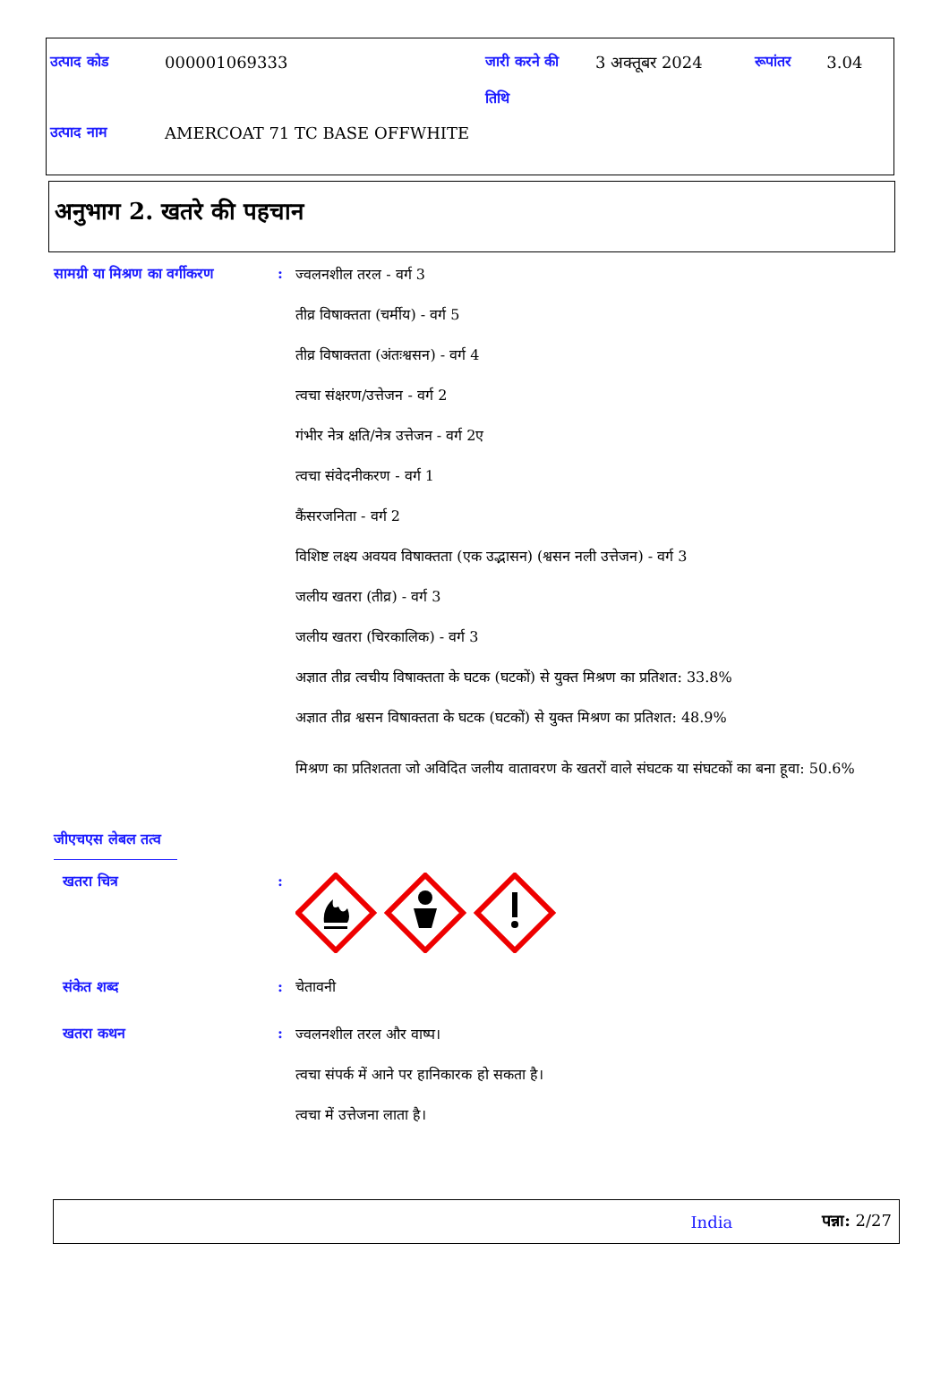| उत्पाद कोड | 000001069333 | जारी करने की तिथि | 3 अक्तूबर 2024 | रूपांतर | 3.04 |
| उत्पाद नाम | AMERCOAT 71 TC BASE OFFWHITE | | | | |
अनुभाग 2. खतरे की पहचान
सामग्री या मिश्रण का वर्गीकरण
:
ज्वलनशील तरल - वर्ग 3
तीव्र विषाक्तता (चर्मीय) - वर्ग 5
तीव्र विषाक्तता (अंतःश्वसन) - वर्ग 4
त्वचा संक्षरण/उत्तेजन - वर्ग 2
गंभीर नेत्र क्षति/नेत्र उत्तेजन - वर्ग 2ए
त्वचा संवेदनीकरण - वर्ग 1
कैंसरजनिता - वर्ग 2
विशिष्ट लक्ष्य अवयव विषाक्तता (एक उद्भासन) (श्वसन नली उत्तेजन) - वर्ग 3
जलीय खतरा (तीव्र) - वर्ग 3
जलीय खतरा (चिरकालिक) - वर्ग 3
अज्ञात तीव्र त्वचीय विषाक्तता के घटक (घटकों) से युक्त मिश्रण का प्रतिशत: 33.8%
अज्ञात तीव्र श्वसन विषाक्तता के घटक (घटकों) से युक्त मिश्रण का प्रतिशत: 48.9%
मिश्रण का प्रतिशतता जो अविदित जलीय वातावरण के खतरों वाले संघटक या संघटकों का बना हूवा: 50.6%
जीएचएस लेबल तत्व
खतरा चित्र :
संकेत शब्द : चेतावनी
खतरा कथन :
ज्वलनशील तरल और वाष्प।
त्वचा संपर्क में आने पर हानिकारक हो सकता है।
त्वचा में उत्तेजना लाता है।
India पन्ना: 2/27